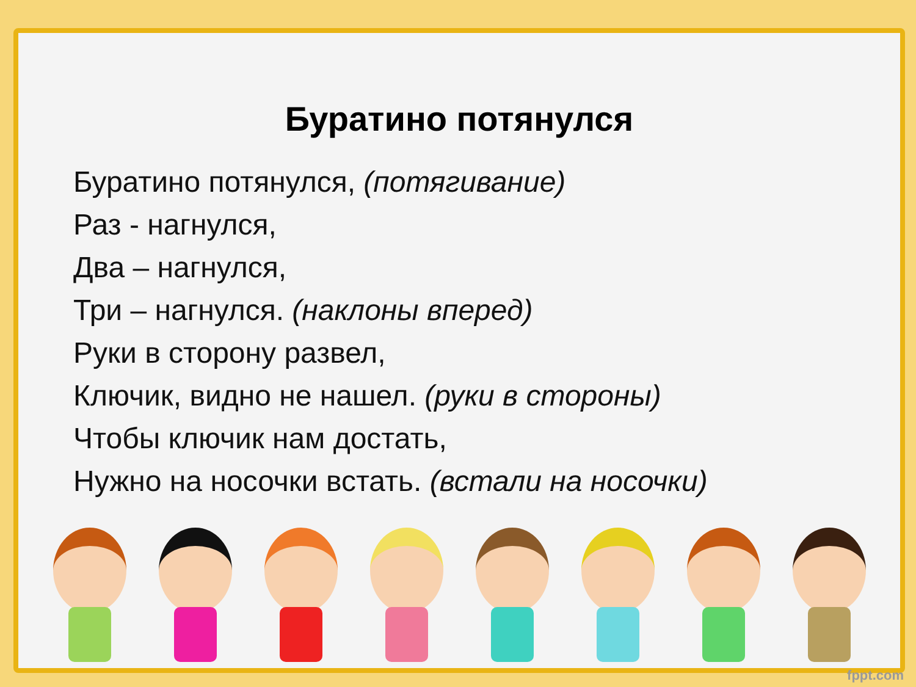Буратино потянулся
Буратино потянулся, (потягивание)
Раз - нагнулся,
Два – нагнулся,
Три – нагнулся. (наклоны вперед)
Руки в сторону развел,
Ключик, видно не нашел. (руки в стороны)
Чтобы ключик нам достать,
Нужно на носочки встать. (встали на носочки)
fppt.com